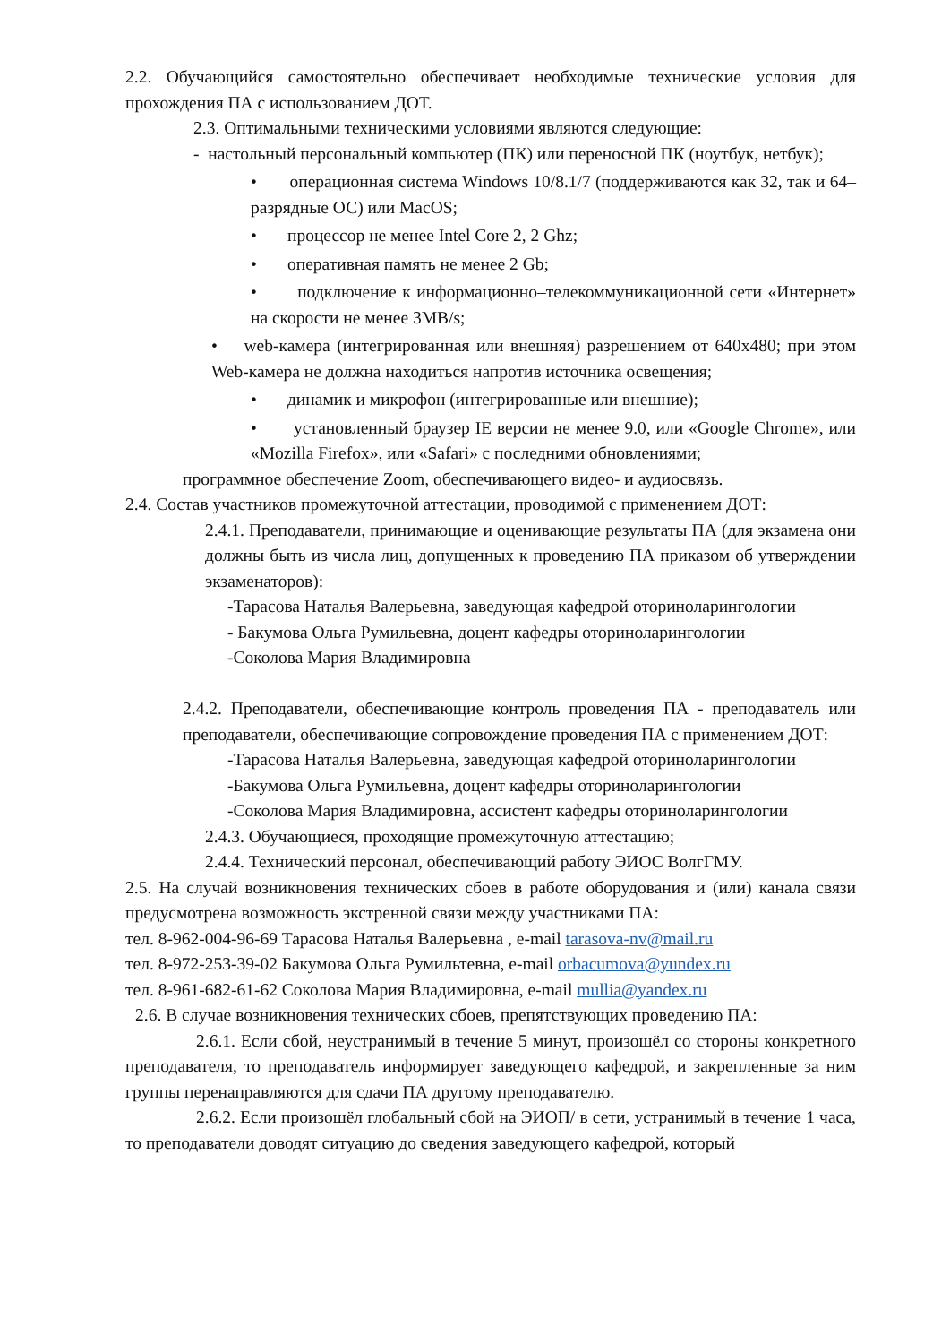2.2. Обучающийся самостоятельно обеспечивает необходимые технические условия для прохождения ПА с использованием ДОТ.
2.3. Оптимальными техническими условиями являются следующие:
- настольный персональный компьютер (ПК) или переносной ПК (ноутбук, нетбук);
• операционная система Windows 10/8.1/7 (поддерживаются как 32, так и 64–разрядные ОС) или MacOS;
• процессор не менее Intel Core 2, 2 Ghz;
• оперативная память не менее 2 Gb;
• подключение к информационно–телекоммуникационной сети «Интернет» на скорости не менее 3MB/s;
• web-камера (интегрированная или внешняя) разрешением от 640x480; при этом Web-камера не должна находиться напротив источника освещения;
• динамик и микрофон (интегрированные или внешние);
• установленный браузер IE версии не менее 9.0, или «Google Chrome», или «Mozilla Firefox», или «Safari» с последними обновлениями;
программное обеспечение Zoom, обеспечивающего видео- и аудиосвязь.
2.4. Состав участников промежуточной аттестации, проводимой с применением ДОТ:
2.4.1. Преподаватели, принимающие и оценивающие результаты ПА (для экзамена они должны быть из числа лиц, допущенных к проведению ПА приказом об утверждении экзаменаторов):
-Тарасова Наталья Валерьевна, заведующая кафедрой оториноларингологии
- Бакумова Ольга Румильевна, доцент кафедры оториноларингологии
-Соколова Мария Владимировна
2.4.2. Преподаватели, обеспечивающие контроль проведения ПА - преподаватель или преподаватели, обеспечивающие сопровождение проведения ПА с применением ДОТ:
-Тарасова Наталья Валерьевна, заведующая кафедрой оториноларингологии
-Бакумова Ольга Румильевна, доцент кафедры оториноларингологии
-Соколова Мария Владимировна, ассистент кафедры оториноларингологии
2.4.3. Обучающиеся, проходящие промежуточную аттестацию;
2.4.4. Технический персонал, обеспечивающий работу ЭИОС ВолгГМУ.
2.5. На случай возникновения технических сбоев в работе оборудования и (или) канала связи предусмотрена возможность экстренной связи между участниками ПА:
тел. 8-962-004-96-69 Тарасова Наталья Валерьевна , e-mail tarasova-nv@mail.ru
тел. 8-972-253-39-02 Бакумова Ольга Румильтевна, e-mail orbacumova@yundex.ru
тел. 8-961-682-61-62 Соколова Мария Владимировна, e-mail mullia@yandex.ru
2.6. В случае возникновения технических сбоев, препятствующих проведению ПА:
2.6.1. Если сбой, неустранимый в течение 5 минут, произошёл со стороны конкретного преподавателя, то преподаватель информирует заведующего кафедрой, и закрепленные за ним группы перенаправляются для сдачи ПА другому преподавателю.
2.6.2. Если произошёл глобальный сбой на ЭИОП/ в сети, устранимый в течение 1 часа, то преподаватели доводят ситуацию до сведения заведующего кафедрой, который